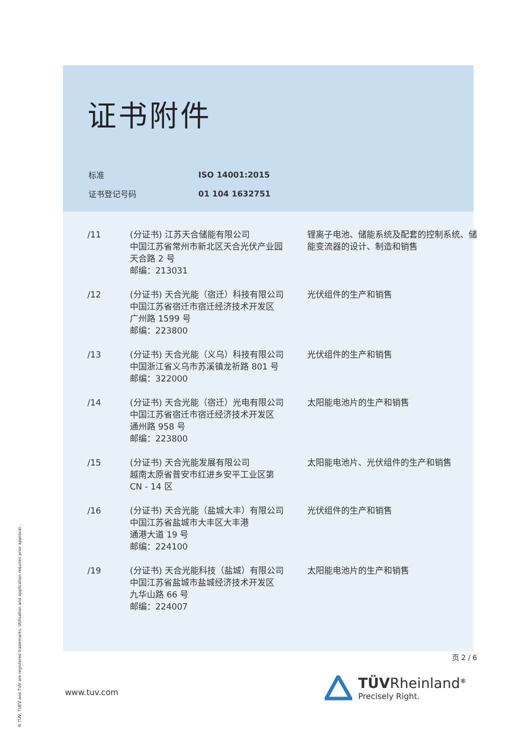证书附件
| 标准 | ISO 14001:2015 |
| 证书登记号码 | 01 104 1632751 |
| /11 | (分证书) 江苏天合储能有限公司 中国江苏省常州市新北区天合光伏产业园 天合路 2 号 邮编：213031 | 锂离子电池、储能系统及配套的控制系统、储能变流器的设计、制造和销售 |
| /12 | (分证书) 天合光能（宿迁）科技有限公司 中国江苏省宿迁市宿迁经济技术开发区 广州路 1599 号 邮编：223800 | 光伏组件的生产和销售 |
| /13 | (分证书) 天合光能（义乌）科技有限公司 中国浙江省义乌市苏溪镇龙祈路 801 号 邮编：322000 | 光伏组件的生产和销售 |
| /14 | (分证书) 天合光能（宿迁）光电有限公司 中国江苏省宿迁市宿迁经济技术开发区 通州路 958 号 邮编：223800 | 太阳能电池片的生产和销售 |
| /15 | (分证书) 天合光能发展有限公司 越南太原省普安市红进乡安平工业区第 CN - 14 区 | 太阳能电池片、光伏组件的生产和销售 |
| /16 | (分证书) 天合光能（盐城大丰）有限公司 中国江苏省盐城市大丰区大丰港 通港大道 19 号 邮编：224100 | 光伏组件的生产和销售 |
| /19 | (分证书) 天合光能科技（盐城）有限公司 中国江苏省盐城市盐城经济技术开发区 九华山路 66 号 邮编：224007 | 太阳能电池片的生产和销售 |
页 2 / 6
® TÜV, TUEV and TUV are registered trademarks. Utilisation and application requires prior approval.
www.tuv.com
TÜVRheinland<sup>®</sup>
Precisely Right.